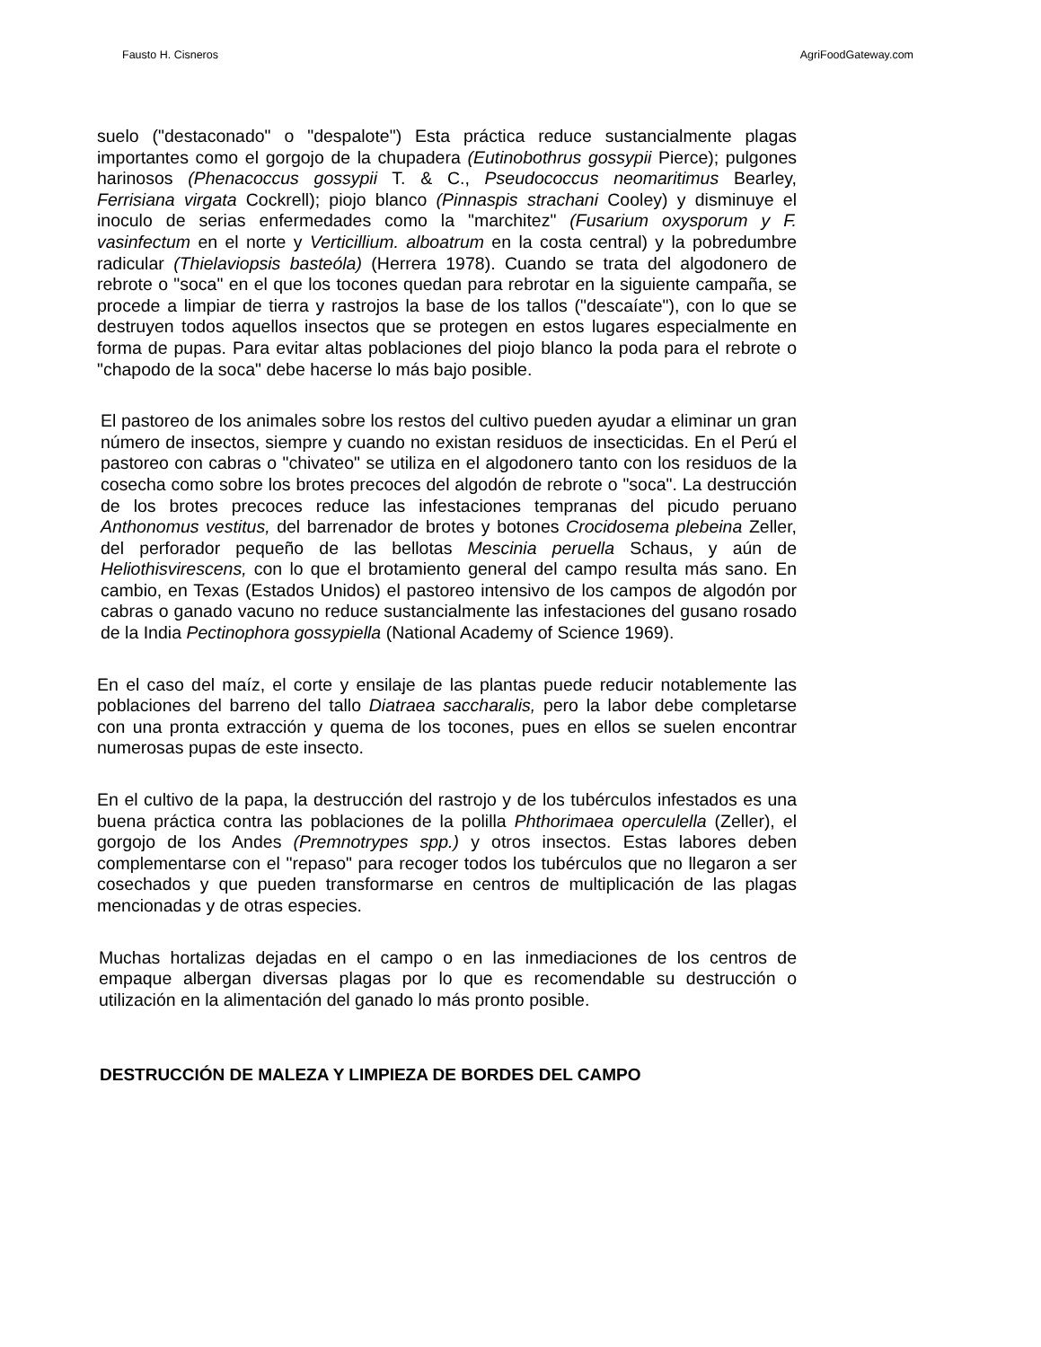Fausto H. Cisneros AgriFoodGateway.com
suelo ("destaconado" o "despalote") Esta práctica reduce sustancialmente plagas importantes como el gorgojo de la chupadera (Eutinobothrus gossypii Pierce); pulgones harinosos (Phenacoccus gossypii T. & C., Pseudococcus neomaritimus Bearley, Ferrisiana virgata Cockrell); piojo blanco (Pinnaspis strachani Cooley) y disminuye el inoculo de serias enfermedades como la "marchitez" (Fusarium oxysporum y F. vasinfectum en el norte y Verticillium. alboatrum en la costa central) y la pobredumbre radicular (Thielaviopsis basteóla) (Herrera 1978). Cuando se trata del algodonero de rebrote o "soca" en el que los tocones quedan para rebrotar en la siguiente campaña, se procede a limpiar de tierra y rastrojos la base de los tallos ("descaíate"), con lo que se destruyen todos aquellos insectos que se protegen en estos lugares especialmente en forma de pupas. Para evitar altas poblaciones del piojo blanco la poda para el rebrote o "chapodo de la soca" debe hacerse lo más bajo posible.
El pastoreo de los animales sobre los restos del cultivo pueden ayudar a eliminar un gran número de insectos, siempre y cuando no existan residuos de insecticidas. En el Perú el pastoreo con cabras o "chivateo" se utiliza en el algodonero tanto con los residuos de la cosecha como sobre los brotes precoces del algodón de rebrote o "soca". La destrucción de los brotes precoces reduce las infestaciones tempranas del picudo peruano Anthonomus vestitus, del barrenador de brotes y botones Crocidosema plebeina Zeller, del perforador pequeño de las bellotas Mescinia peruella Schaus, y aún de Heliothisvirescens, con lo que el brotamiento general del campo resulta más sano. En cambio, en Texas (Estados Unidos) el pastoreo intensivo de los campos de algodón por cabras o ganado vacuno no reduce sustancialmente las infestaciones del gusano rosado de la India Pectinophora gossypiella (National Academy of Science 1969).
En el caso del maíz, el corte y ensilaje de las plantas puede reducir notablemente las poblaciones del barreno del tallo Diatraea saccharalis, pero la labor debe completarse con una pronta extracción y quema de los tocones, pues en ellos se suelen encontrar numerosas pupas de este insecto.
En el cultivo de la papa, la destrucción del rastrojo y de los tubérculos infestados es una buena práctica contra las poblaciones de la polilla Phthorimaea operculella (Zeller), el gorgojo de los Andes (Premnotrypes spp.) y otros insectos. Estas labores deben complementarse con el "repaso" para recoger todos los tubérculos que no llegaron a ser cosechados y que pueden transformarse en centros de multiplicación de las plagas mencionadas y de otras especies.
Muchas hortalizas dejadas en el campo o en las inmediaciones de los centros de empaque albergan diversas plagas por lo que es recomendable su destrucción o utilización en la alimentación del ganado lo más pronto posible.
DESTRUCCIÓN DE MALEZA Y LIMPIEZA DE BORDES DEL CAMPO